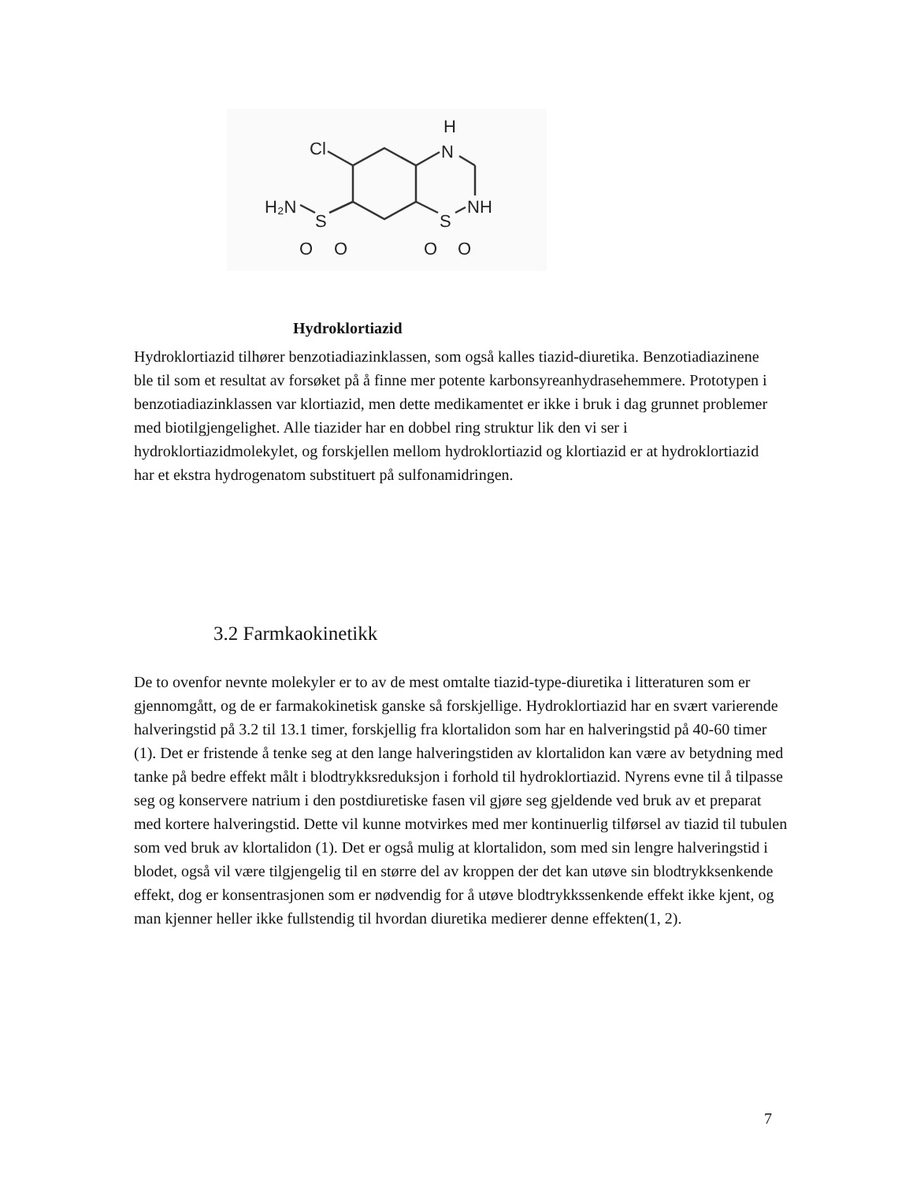Cl
H
N
NH
H₂N
S
S
O
O
O
O
Hydroklortiazid
Hydroklortiazid tilhører benzotiadiazinklassen, som også kalles tiazid-diuretika. Benzotiadiazinene ble til som et resultat av forsøket på å finne mer potente karbonsyreanhydrasehemmere. Prototypen i benzotiadiazinklassen var klortiazid, men dette medikamentet er ikke i bruk i dag grunnet problemer med biotilgjengelighet. Alle tiazider har en dobbel ring struktur lik den vi ser i hydroklortiazidmolekylet, og forskjellen mellom hydroklortiazid og klortiazid er at hydroklortiazid har et ekstra hydrogenatom substituert på sulfonamidringen.
3.2 Farmkaokinetikk
De to ovenfor nevnte molekyler er to av de mest omtalte tiazid-type-diuretika i litteraturen som er gjennomgått, og de er farmakokinetisk ganske så forskjellige. Hydroklortiazid har en svært varierende halveringstid på 3.2 til 13.1 timer, forskjellig fra klortalidon som har en halveringstid på 40-60 timer (1). Det er fristende å tenke seg at den lange halveringstiden av klortalidon kan være av betydning med tanke på bedre effekt målt i blodtrykksreduksjon i forhold til hydroklortiazid. Nyrens evne til å tilpasse seg og konservere natrium i den postdiuretiske fasen vil gjøre seg gjeldende ved bruk av et preparat med kortere halveringstid. Dette vil kunne motvirkes med mer kontinuerlig tilførsel av tiazid til tubulen som ved bruk av klortalidon (1). Det er også mulig at klortalidon, som med sin lengre halveringstid i blodet, også vil være tilgjengelig til en større del av kroppen der det kan utøve sin blodtrykksenkende effekt, dog er konsentrasjonen som er nødvendig for å utøve blodtrykkssenkende effekt ikke kjent, og man kjenner heller ikke fullstendig til hvordan diuretika medierer denne effekten(1, 2).
7